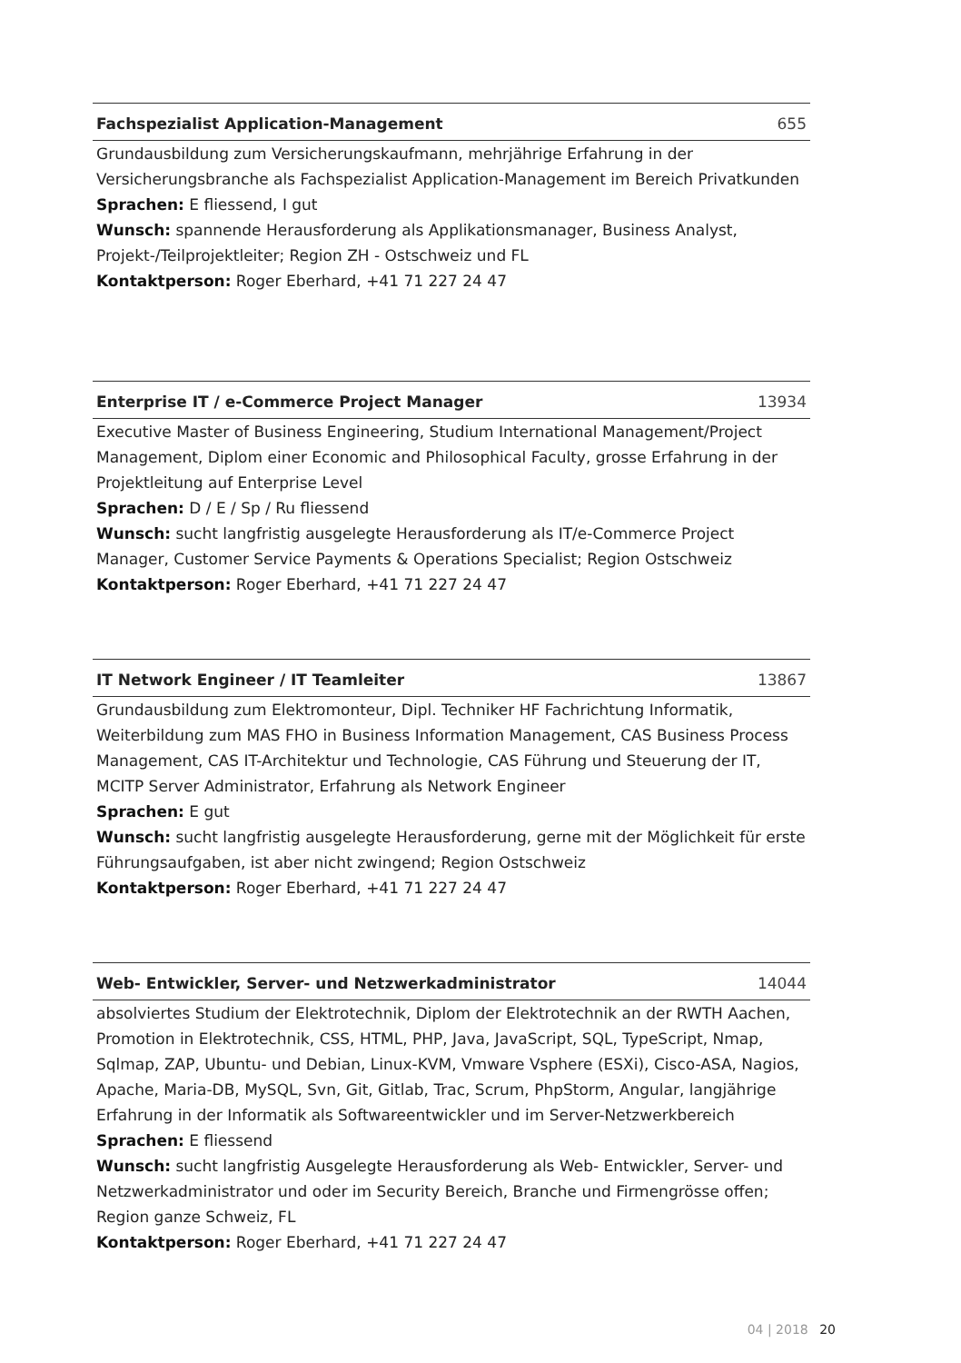Fachspezialist Application-Management 655
Grundausbildung zum Versicherungskaufmann, mehrjährige Erfahrung in der Versicherungsbranche als Fachspezialist Application-Management im Bereich Privatkunden
Sprachen: E fliessend, I gut
Wunsch: spannende Herausforderung als Applikationsmanager, Business Analyst, Projekt-/Teilprojektleiter; Region ZH - Ostschweiz und FL
Kontaktperson: Roger Eberhard, +41 71 227 24 47
Enterprise IT / e-Commerce Project Manager 13934
Executive Master of Business Engineering, Studium International Management/Project Management, Diplom einer Economic and Philosophical Faculty, grosse Erfahrung in der Projektleitung auf Enterprise Level
Sprachen: D / E / Sp / Ru fliessend
Wunsch: sucht langfristig ausgelegte Herausforderung als IT/e-Commerce Project Manager, Customer Service Payments & Operations Specialist; Region Ostschweiz
Kontaktperson: Roger Eberhard, +41 71 227 24 47
IT Network Engineer / IT Teamleiter 13867
Grundausbildung zum Elektromonteur, Dipl. Techniker HF Fachrichtung Informatik, Weiterbildung zum MAS FHO in Business Information Management, CAS Business Process Management, CAS IT-Architektur und Technologie, CAS Führung und Steuerung der IT, MCITP Server Administrator, Erfahrung als Network Engineer
Sprachen: E gut
Wunsch: sucht langfristig ausgelegte Herausforderung, gerne mit der Möglichkeit für erste Führungsaufgaben, ist aber nicht zwingend; Region Ostschweiz
Kontaktperson: Roger Eberhard, +41 71 227 24 47
Web- Entwickler, Server- und Netzwerkadministrator 14044
absolviertes Studium der Elektrotechnik, Diplom der Elektrotechnik an der RWTH Aachen, Promotion in Elektrotechnik, CSS, HTML, PHP, Java, JavaScript, SQL, TypeScript, Nmap, Sqlmap, ZAP, Ubuntu- und Debian, Linux-KVM, Vmware Vsphere (ESXi), Cisco-ASA, Nagios, Apache, Maria-DB, MySQL, Svn, Git, Gitlab, Trac, Scrum, PhpStorm, Angular, langjährige Erfahrung in der Informatik als Softwareentwickler und im Server-Netzwerkbereich
Sprachen: E fliessend
Wunsch: sucht langfristig Ausgelegte Herausforderung als Web- Entwickler, Server- und Netzwerkadministrator und oder im Security Bereich, Branche und Firmengrösse offen; Region ganze Schweiz, FL
Kontaktperson: Roger Eberhard, +41 71 227 24 47
04 | 2018 20